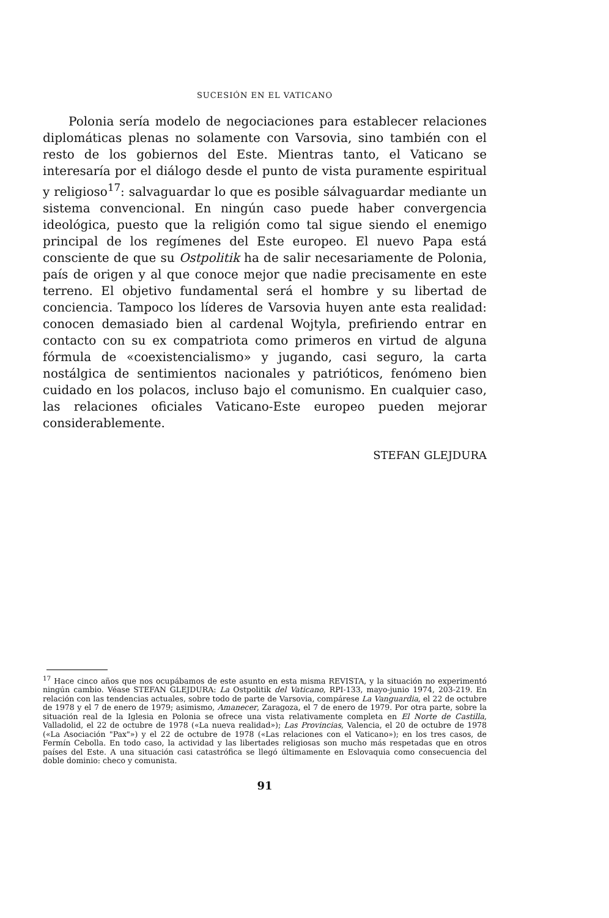SUCESIÓN EN EL VATICANO
Polonia sería modelo de negociaciones para establecer relaciones diplomáticas plenas no solamente con Varsovia, sino también con el resto de los gobiernos del Este. Mientras tanto, el Vaticano se interesaría por el diálogo desde el punto de vista puramente espiritual y religioso<sup>17</sup>: salvaguardar lo que es posible sálvaguardar mediante un sistema convencional. En ningún caso puede haber convergencia ideológica, puesto que la religión como tal sigue siendo el enemigo principal de los regímenes del Este europeo. El nuevo Papa está consciente de que su Ostpolitik ha de salir necesariamente de Polonia, país de origen y al que conoce mejor que nadie precisamente en este terreno. El objetivo fundamental será el hombre y su libertad de conciencia. Tampoco los líderes de Varsovia huyen ante esta realidad: conocen demasiado bien al cardenal Wojtyla, prefiriendo entrar en contacto con su ex compatriota como primeros en virtud de alguna fórmula de «coexistencialismo» y jugando, casi seguro, la carta nostálgica de sentimientos nacionales y patrióticos, fenómeno bien cuidado en los polacos, incluso bajo el comunismo. En cualquier caso, las relaciones oficiales Vaticano-Este europeo pueden mejorar considerablemente.
STEFAN GLEJDURA
<sup>17</sup> Hace cinco años que nos ocupábamos de este asunto en esta misma REVISTA, y la situación no experimentó ningún cambio. Véase STEFAN GLEJDURA: La Ostpolitik del Vaticano, RPI-133, mayo-junio 1974, 203-219. En relación con las tendencias actuales, sobre todo de parte de Varsovia, compárese La Vanguardia, el 22 de octubre de 1978 y el 7 de enero de 1979; asimismo, Amanecer, Zaragoza, el 7 de enero de 1979. Por otra parte, sobre la situación real de la Iglesia en Polonia se ofrece una vista relativamente completa en El Norte de Castilla, Valladolid, el 22 de octubre de 1978 («La nueva realidad»); Las Provincias, Valencia, el 20 de octubre de 1978 («La Asociación "Pax"») y el 22 de octubre de 1978 («Las relaciones con el Vaticano»); en los tres casos, de Fermín Cebolla. En todo caso, la actividad y las libertades religiosas son mucho más respetadas que en otros países del Este. A una situación casi catastrófica se llegó últimamente en Eslovaquia como consecuencia del doble dominio: checo y comunista.
91